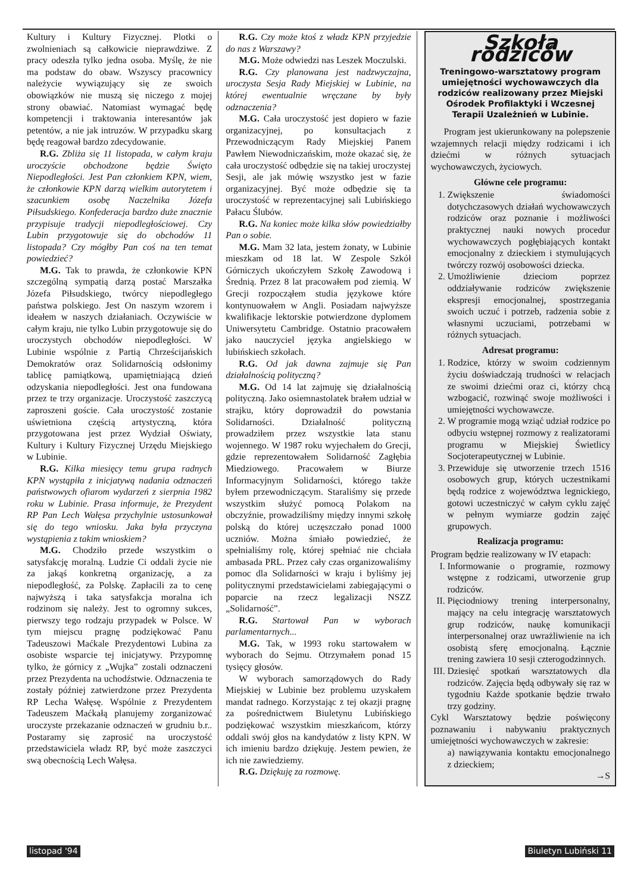Kultury i Kultury Fizycznej. Plotki o zwolnieniach są całkowicie nieprawdziwe. Z pracy odeszła tylko jedna osoba. Myślę, że nie ma podstaw do obaw. Wszyscy pracownicy należycie wywiązujący się ze swoich obowiązków nie muszą się niczego z mojej strony obawiać. Natomiast wymagać będę kompetencji i traktowania interesantów jak petentów, a nie jak intruzów. W przypadku skarg będę reagował bardzo zdecydowanie.
R.G. Zbliża się 11 listopada, w całym kraju uroczyście obchodzone będzie Święto Niepodległości. Jest Pan członkiem KPN, wiem, że członkowie KPN darzą wielkim autorytetem i szacunkiem osobę Naczelnika Józefa Piłsudskiego. Konfederacja bardzo duże znacznie przypisuje tradycji niepodległościowej. Czy Lubin przygotowuje się do obchodów 11 listopada? Czy mógłby Pan coś na ten temat powiedzieć?
M.G. Tak to prawda, że członkowie KPN szczególną sympatią darzą postać Marszałka Józefa Piłsudskiego, twórcy niepodległego państwa polskiego. Jest On naszym wzorem i ideałem w naszych działaniach. Oczywiście w całym kraju, nie tylko Lubin przygotowuje się do uroczystych obchodów niepodległości. W Lubinie wspólnie z Partią Chrześcijańskich Demokratów oraz Solidarnością odsłonimy tablicę pamiątkową, upamiętniającą dzień odzyskania niepodległości. Jest ona fundowana przez te trzy organizacje. Uroczystość zaszczycą zaproszeni goście. Cała uroczystość zostanie uświetniona częścią artystyczną, która przygotowana jest przez Wydział Oświaty, Kultury i Kultury Fizycznej Urzędu Miejskiego w Lubinie.
R.G. Kilka miesięcy temu grupa radnych KPN wystąpiła z inicjatywą nadania odznaczeń państwowych ofiarom wydarzeń z sierpnia 1982 roku w Lubinie. Prasa informuje, że Prezydent RP Pan Lech Wałęsa przychylnie ustosunkował się do tego wniosku. Jaka była przyczyna wystąpienia z takim wnioskiem?
M.G. Chodziło przede wszystkim o satysfakcję moralną. Ludzie Ci oddali życie nie za jakąś konkretną organizację, a za niepodległość, za Polskę. Zapłacili za to cenę najwyższą i taka satysfakcja moralna ich rodzinom się należy. Jest to ogromny sukces, pierwszy tego rodzaju przypadek w Polsce. W tym miejscu pragnę podziękować Panu Tadeuszowi Maćkale Prezydentowi Lubina za osobiste wsparcie tej inicjatywy. Przypomnę tylko, że górnicy z „Wujka” zostali odznaczeni przez Prezydenta na uchodźstwie. Odznaczenia te zostały później zatwierdzone przez Prezydenta RP Lecha Wałęsę. Wspólnie z Prezydentem Tadeuszem Maćkałą planujemy zorganizować uroczyste przekazanie odznaczeń w grudniu b.r.. Postaramy się zaprosić na uroczystość przedstawiciela władz RP, być może zaszczyci swą obecnością Lech Wałęsa.
R.G. Czy może ktoś z władz KPN przyjedzie do nas z Warszawy?
M.G. Może odwiedzi nas Leszek Moczulski.
R.G. Czy planowana jest nadzwyczajna, uroczysta Sesja Rady Miejskiej w Lubinie, na której ewentualnie wręczane by były odznaczenia?
M.G. Cała uroczystość jest dopiero w fazie organizacyjnej, po konsultacjach z Przewodniczącym Rady Miejskiej Panem Pawłem Niewodniczańskim, może okazać się, że cała uroczystość odbędzie się na takiej uroczystej Sesji, ale jak mówię wszystko jest w fazie organizacyjnej. Być może odbędzie się ta uroczystość w reprezentacyjnej sali Lubińskiego Pałacu Ślubów.
R.G. Na koniec może kilka słów powiedziałby Pan o sobie.
M.G. Mam 32 lata, jestem żonaty, w Lubinie mieszkam od 18 lat. W Zespole Szkół Górniczych ukończyłem Szkołę Zawodową i Średnią. Przez 8 lat pracowałem pod ziemią. W Grecji rozpocząłem studia językowe które kontynuowałem w Angli. Posiadam najwyższe kwalifikacje lektorskie potwierdzone dyplomem Uniwersytetu Cambridge. Ostatnio pracowałem jako nauczyciel języka angielskiego w lubińskiech szkołach.
R.G. Od jak dawna zajmuje się Pan działalnością polityczną?
M.G. Od 14 lat zajmuję się działalnością polityczną. Jako osiemnastolatek brałem udział w strajku, który doprowadził do powstania Solidarności. Działalność polityczną prowadziłem przez wszystkie lata stanu wojennego. W 1987 roku wyjechałem do Grecji, gdzie reprezentowałem Solidarność Zagłębia Miedziowego. Pracowałem w Biurze Informacyjnym Solidarności, którego także byłem przewodniczącym. Staraliśmy się przede wszystkim służyć pomocą Polakom na obczyźnie, prowadziliśmy między innymi szkołę polską do której uczęszczało ponad 1000 uczniów. Można śmiało powiedzieć, że spełnialiśmy rolę, której spełniać nie chciała ambasada PRL. Przez cały czas organizowaliśmy pomoc dla Solidarności w kraju i byliśmy jej politycznymi przedstawicielami zabiegającymi o poparcie na rzecz legalizacji NSZZ „Solidarność”.
R.G. Startował Pan w wyborach parlamentarnych...
M.G. Tak, w 1993 roku startowałem w wyborach do Sejmu. Otrzymałem ponad 15 tysięcy głosów.
W wyborach samorządowych do Rady Miejskiej w Lubinie bez problemu uzyskałem mandat radnego. Korzystając z tej okazji pragnę za pośrednictwem Biuletynu Lubińskiego podziękować wszystkim mieszkańcom, którzy oddali swój głos na kandydatów z listy KPN. W ich imieniu bardzo dziękuję. Jestem pewien, że ich nie zawiedziemy.
R.G. Dziękuję za rozmowę.
Szkoła rodziców
Treningowo-warsztatowy program umiejętności wychowawczych dla rodziców realizowany przez Miejski Ośrodek Profilaktyki i Wczesnej Terapii Uzależnień w Lubinie.
Program jest ukierunkowany na polepszenie wzajemnych relacji między rodzicami i ich dziećmi w różnych sytuacjach wychowawczych, życiowych.
Główne cele programu:
1. Zwiększenie świadomości dotychczasowych działań wychowawczych rodziców oraz poznanie i możliwości praktycznej nauki nowych procedur wychowawczych pogłębiających kontakt emocjonalny z dzieckiem i stymulujących twórczy rozwój osobowości dziecka.
2. Umożliwienie dzieciom poprzez oddziaływanie rodziców zwiększenie ekspresji emocjonalnej, spostrzegania swoich uczuć i potrzeb, radzenia sobie z własnymi uczuciami, potrzebami w różnych sytuacjach.
Adresat programu:
1. Rodzice, którzy w swoim codziennym życiu doświadczają trudności w relacjach ze swoimi dziećmi oraz ci, którzy chcą wzbogacić, rozwinąć swoje możliwości i umiejętności wychowawcze.
2. W programie mogą wziąć udział rodzice po odbyciu wstępnej rozmowy z realizatorami programu w Miejskiej Świetlicy Socjoterapeutycznej w Lubinie.
3. Przewiduje się utworzenie trzech 1516 osobowych grup, których uczestnikami będą rodzice z województwa legnickiego, gotowi uczestniczyć w całym cyklu zajęć w pełnym wymiarze godzin zajęć grupowych.
Realizacja programu:
Program będzie realizowany w IV etapach:
I. Informowanie o programie, rozmowy wstępne z rodzicami, utworzenie grup rodziców.
II. Pięciodniowy trening interpersonalny, mający na celu integrację warsztatowych grup rodziców, naukę komunikacji interpersonalnej oraz uwrażliwienie na ich osobistą sferę emocjonalną. Łącznie trening zawiera 10 sesji czterogodzinnych.
III. Dziesięć spotkań warsztatowych dla rodziców. Zajęcia będą odbywały się raz w tygodniu Każde spotkanie będzie trwało trzy godziny.
Cykl Warsztatowy będzie poświęcony poznawaniu i nabywaniu praktycznych umiejętności wychowawczych w zakresie:
a) nawiązywania kontaktu emocjonalnego z dzieckiem;
→S
listopad '94 Biuletyn Lubiński 11